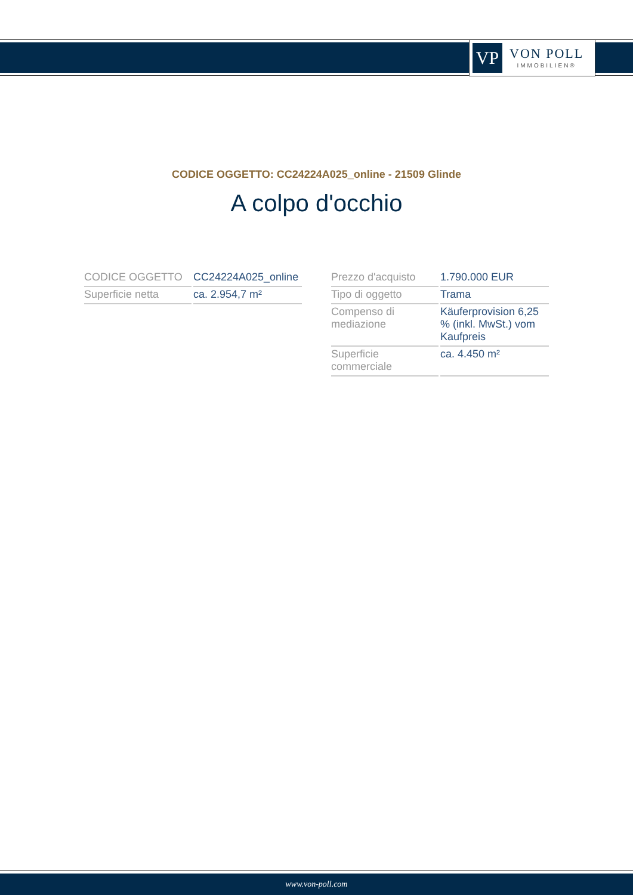VP
VON POLL
IMMOBILIEN®
CODICE OGGETTO: CC24224A025_online - 21509 Glinde
A colpo d'occhio
| CODICE OGGETTO | CC24224A025_online |
| Superficie netta | ca. 2.954,7 m² |
| Prezzo d'acquisto | 1.790.000 EUR |
| Tipo di oggetto | Trama |
| Compenso di mediazione | Käuferprovision 6,25 % (inkl. MwSt.) vom Kaufpreis |
| Superficie commerciale | ca. 4.450 m² |
www.von-poll.com